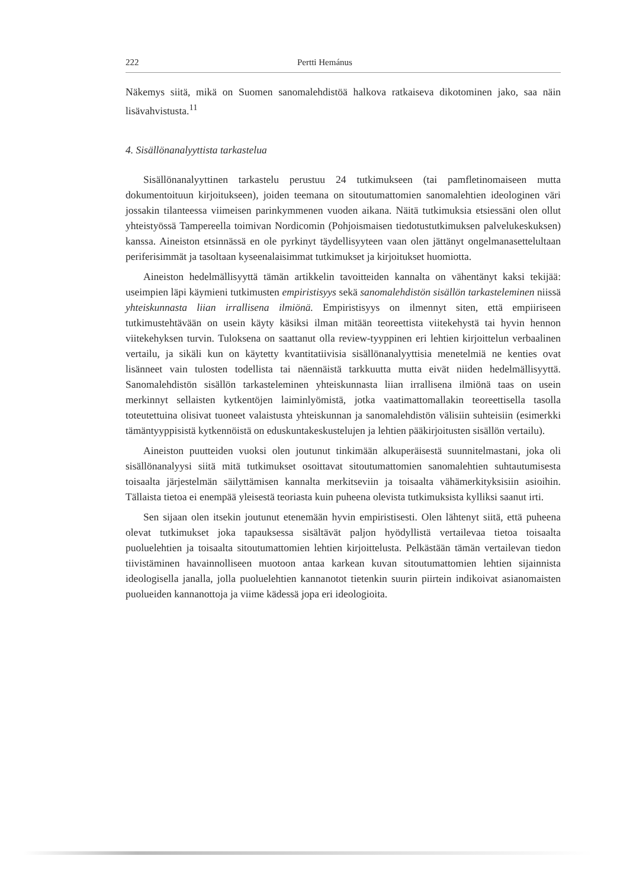222 Pertti Hemánus
Näkemys siitä, mikä on Suomen sanomalehdistöä halkova ratkaiseva dikotominen jako, saa näin lisävahvistusta.<sup>11</sup>
4. Sisällönanalyyttista tarkastelua
Sisällönanalyyttinen tarkastelu perustuu 24 tutkimukseen (tai pamfletinomaiseen mutta dokumentoituun kirjoitukseen), joiden teemana on sitoutumattomien sanomalehtien ideologinen väri jossakin tilanteessa viimeisen parinkymmenen vuoden aikana. Näitä tutkimuksia etsiessäni olen ollut yhteistyössä Tampereella toimivan Nordicomin (Pohjoismaisen tiedotustutkimuksen palvelukeskuksen) kanssa. Aineiston etsinnässä en ole pyrkinyt täydellisyyteen vaan olen jättänyt ongelmanasettelultaan periferisimmät ja tasoltaan kyseenalaisimmat tutkimukset ja kirjoitukset huomiotta.
Aineiston hedelmällisyyttä tämän artikkelin tavoitteiden kannalta on vähentänyt kaksi tekijää: useimpien läpi käymieni tutkimusten empiristisyys sekä sanomalehdistön sisällön tarkasteleminen niissä yhteiskunnasta liian irrallisena ilmiönä. Empiristisyys on ilmennyt siten, että empiiriseen tutkimustehtävään on usein käyty käsiksi ilman mitään teoreettista viitekehystä tai hyvin hennon viitekehyksen turvin. Tuloksena on saattanut olla review-tyyppinen eri lehtien kirjoittelun verbaalinen vertailu, ja sikäli kun on käytetty kvantitatiivisia sisällönanalyyttisia menetelmiä ne kenties ovat lisänneet vain tulosten todellista tai näennäistä tarkkuutta mutta eivät niiden hedelmällisyyttä. Sanomalehdistön sisällön tarkasteleminen yhteiskunnasta liian irrallisena ilmiönä taas on usein merkinnyt sellaisten kytkentöjen laiminlyömistä, jotka vaatimattomallakin teoreettisella tasolla toteutettuina olisivat tuoneet valaistusta yhteiskunnan ja sanomalehdistön välisiin suhteisiin (esimerkki tämäntyyppisistä kytkennöistä on eduskuntakeskustelujen ja lehtien pääkirjoitusten sisällön vertailu).
Aineiston puutteiden vuoksi olen joutunut tinkimään alkuperäisestä suunnitelmastani, joka oli sisällönanalyysi siitä mitä tutkimukset osoittavat sitoutumattomien sanomalehtien suhtautumisesta toisaalta järjestelmän säilyttämisen kannalta merkitseviin ja toisaalta vähämerkityksisiin asioihin. Tällaista tietoa ei enempää yleisestä teoriasta kuin puheena olevista tutkimuksista kylliksi saanut irti.
Sen sijaan olen itsekin joutunut etenemään hyvin empiristisesti. Olen lähtenyt siitä, että puheena olevat tutkimukset joka tapauksessa sisältävät paljon hyödyllistä vertailevaa tietoa toisaalta puoluelehtien ja toisaalta sitoutumattomien lehtien kirjoittelusta. Pelkästään tämän vertailevan tiedon tiivistäminen havainnolliseen muotoon antaa karkean kuvan sitoutumattomien lehtien sijainnista ideologisella janalla, jolla puoluelehtien kannanotot tietenkin suurin piirtein indikoivat asianomaisten puolueiden kannanottoja ja viime kädessä jopa eri ideologioita.